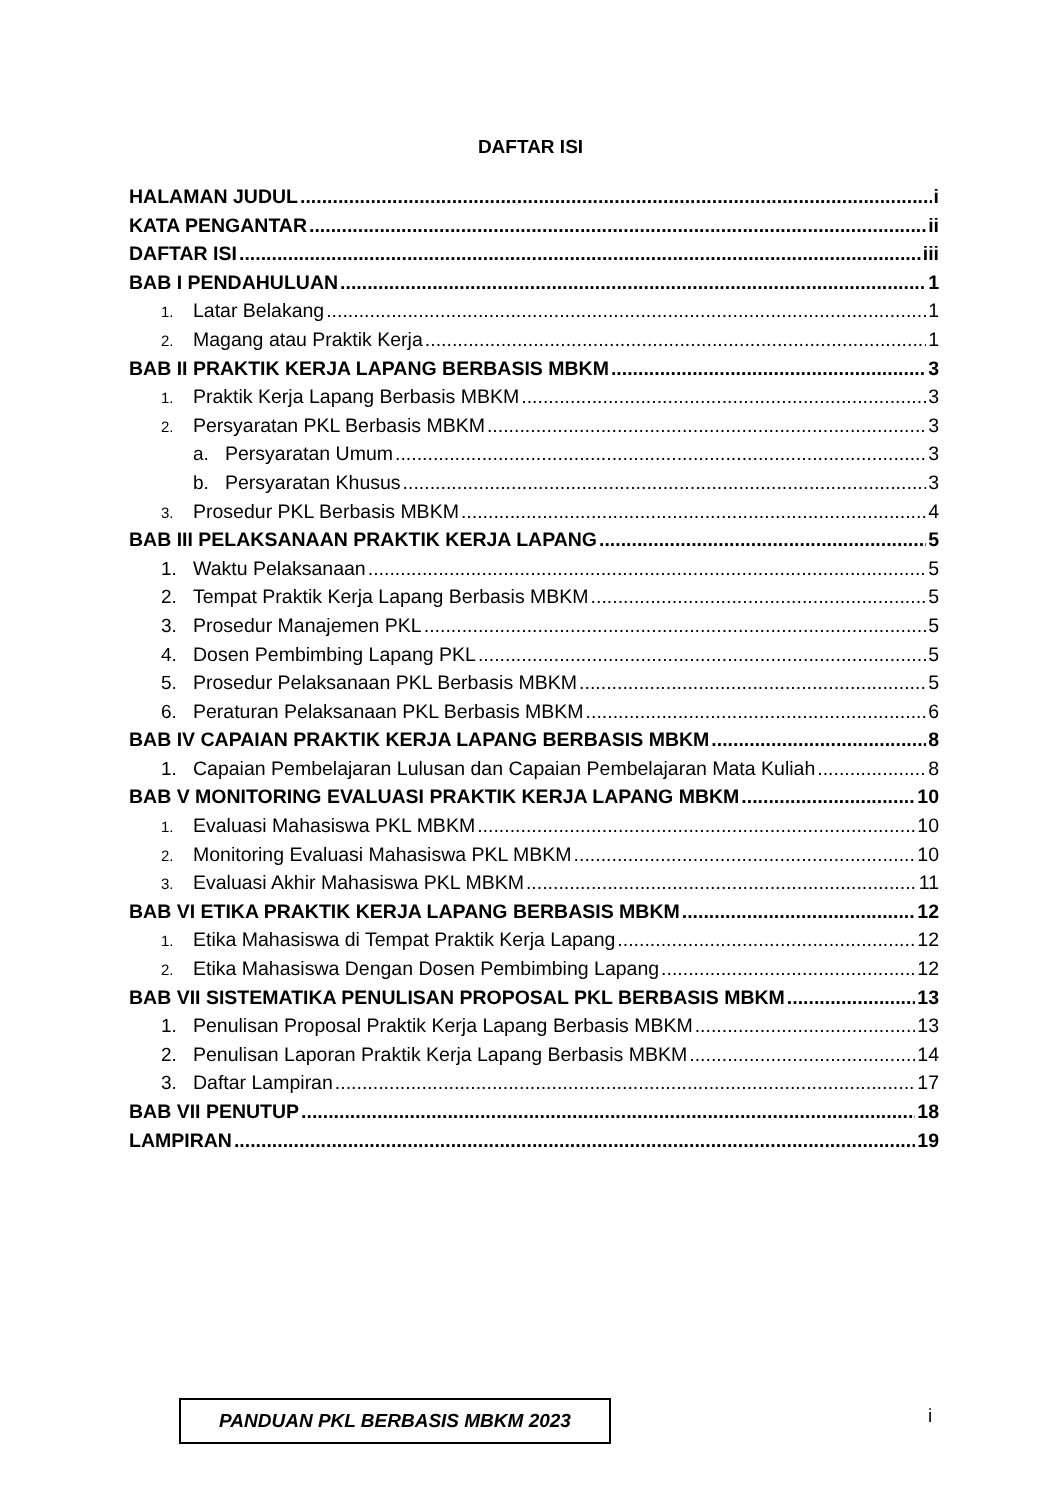DAFTAR ISI
HALAMAN JUDUL i
KATA PENGANTAR ii
DAFTAR ISI iii
BAB I PENDAHULUAN 1
1. Latar Belakang 1
2. Magang atau Praktik Kerja 1
BAB II PRAKTIK KERJA LAPANG BERBASIS MBKM 3
1. Praktik Kerja Lapang Berbasis MBKM 3
2. Persyaratan PKL Berbasis MBKM 3
a. Persyaratan Umum 3
b. Persyaratan Khusus 3
3. Prosedur PKL Berbasis MBKM 4
BAB III PELAKSANAAN PRAKTIK KERJA LAPANG 5
1. Waktu Pelaksanaan 5
2. Tempat Praktik Kerja Lapang Berbasis MBKM 5
3. Prosedur Manajemen PKL 5
4. Dosen Pembimbing Lapang PKL 5
5. Prosedur Pelaksanaan PKL Berbasis MBKM 5
6. Peraturan Pelaksanaan PKL Berbasis MBKM 6
BAB IV CAPAIAN PRAKTIK KERJA LAPANG BERBASIS MBKM 8
1. Capaian Pembelajaran Lulusan dan Capaian Pembelajaran Mata Kuliah 8
BAB V MONITORING EVALUASI PRAKTIK KERJA LAPANG MBKM 10
1. Evaluasi Mahasiswa PKL MBKM 10
2. Monitoring Evaluasi Mahasiswa PKL MBKM 10
3. Evaluasi Akhir Mahasiswa PKL MBKM 11
BAB VI ETIKA PRAKTIK KERJA LAPANG BERBASIS MBKM 12
1. Etika Mahasiswa di Tempat Praktik Kerja Lapang 12
2. Etika Mahasiswa Dengan Dosen Pembimbing Lapang 12
BAB VII SISTEMATIKA PENULISAN PROPOSAL PKL BERBASIS MBKM 13
1. Penulisan Proposal Praktik Kerja Lapang Berbasis MBKM 13
2. Penulisan Laporan Praktik Kerja Lapang Berbasis MBKM 14
3. Daftar Lampiran 17
BAB VII PENUTUP 18
LAMPIRAN 19
PANDUAN PKL BERBASIS MBKM 2023 i